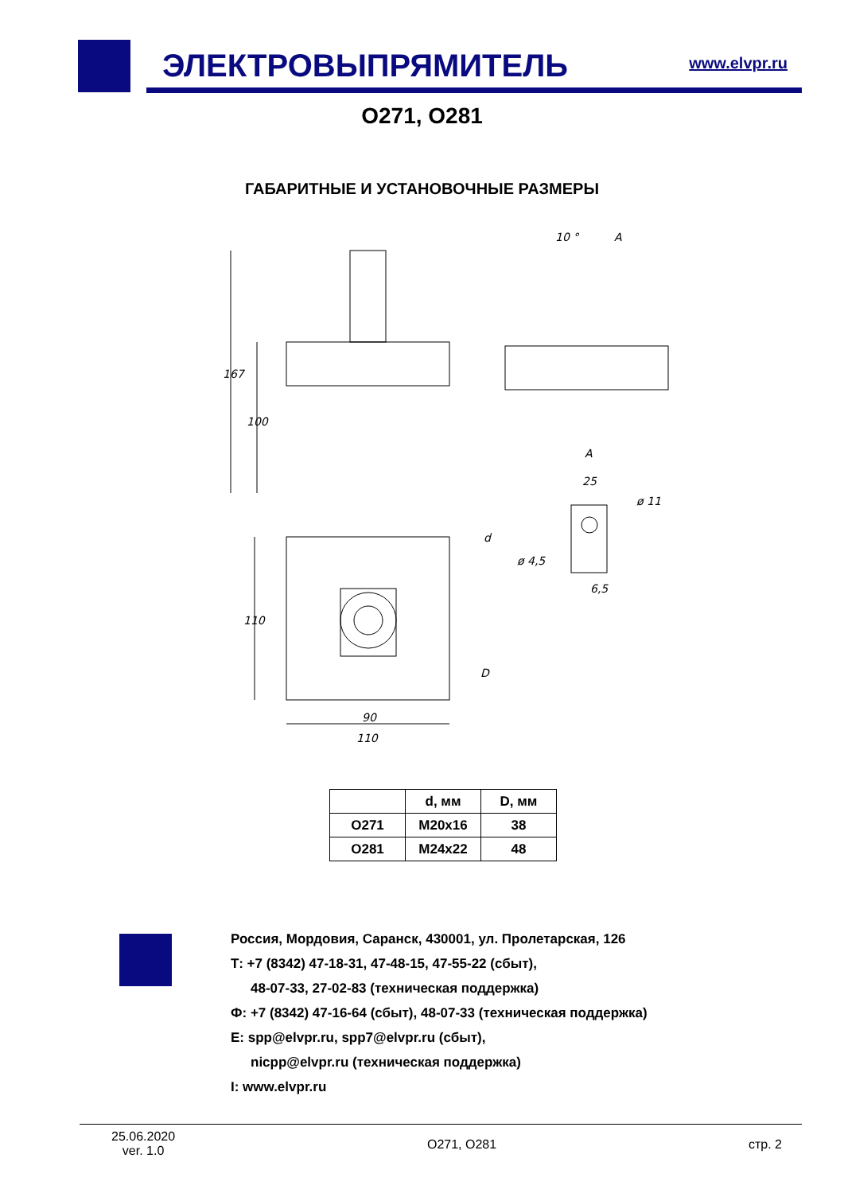ЭЛЕКТРОВЫПРЯМИТЕЛЬ www.elvpr.ru
О271, О281
ГАБАРИТНЫЕ И УСТАНОВОЧНЫЕ РАЗМЕРЫ
167
100
110
90
110
d
D
10 °
A
A
25
ø 11
ø 4,5
6,5
| | d, мм | D, мм |
| --- | --- | --- |
| О271 | М20х16 | 38 |
| О281 | М24х22 | 48 |
Россия, Мордовия, Саранск, 430001, ул. Пролетарская, 126
Т: +7 (8342) 47-18-31, 47-48-15, 47-55-22 (сбыт),
48-07-33, 27-02-83 (техническая поддержка)
Ф: +7 (8342) 47-16-64 (сбыт), 48-07-33 (техническая поддержка)
E: spp@elvpr.ru, spp7@elvpr.ru (сбыт),
nicpp@elvpr.ru (техническая поддержка)
I: www.elvpr.ru
25.06.2020
ver. 1.0
О271, О281 стр. 2